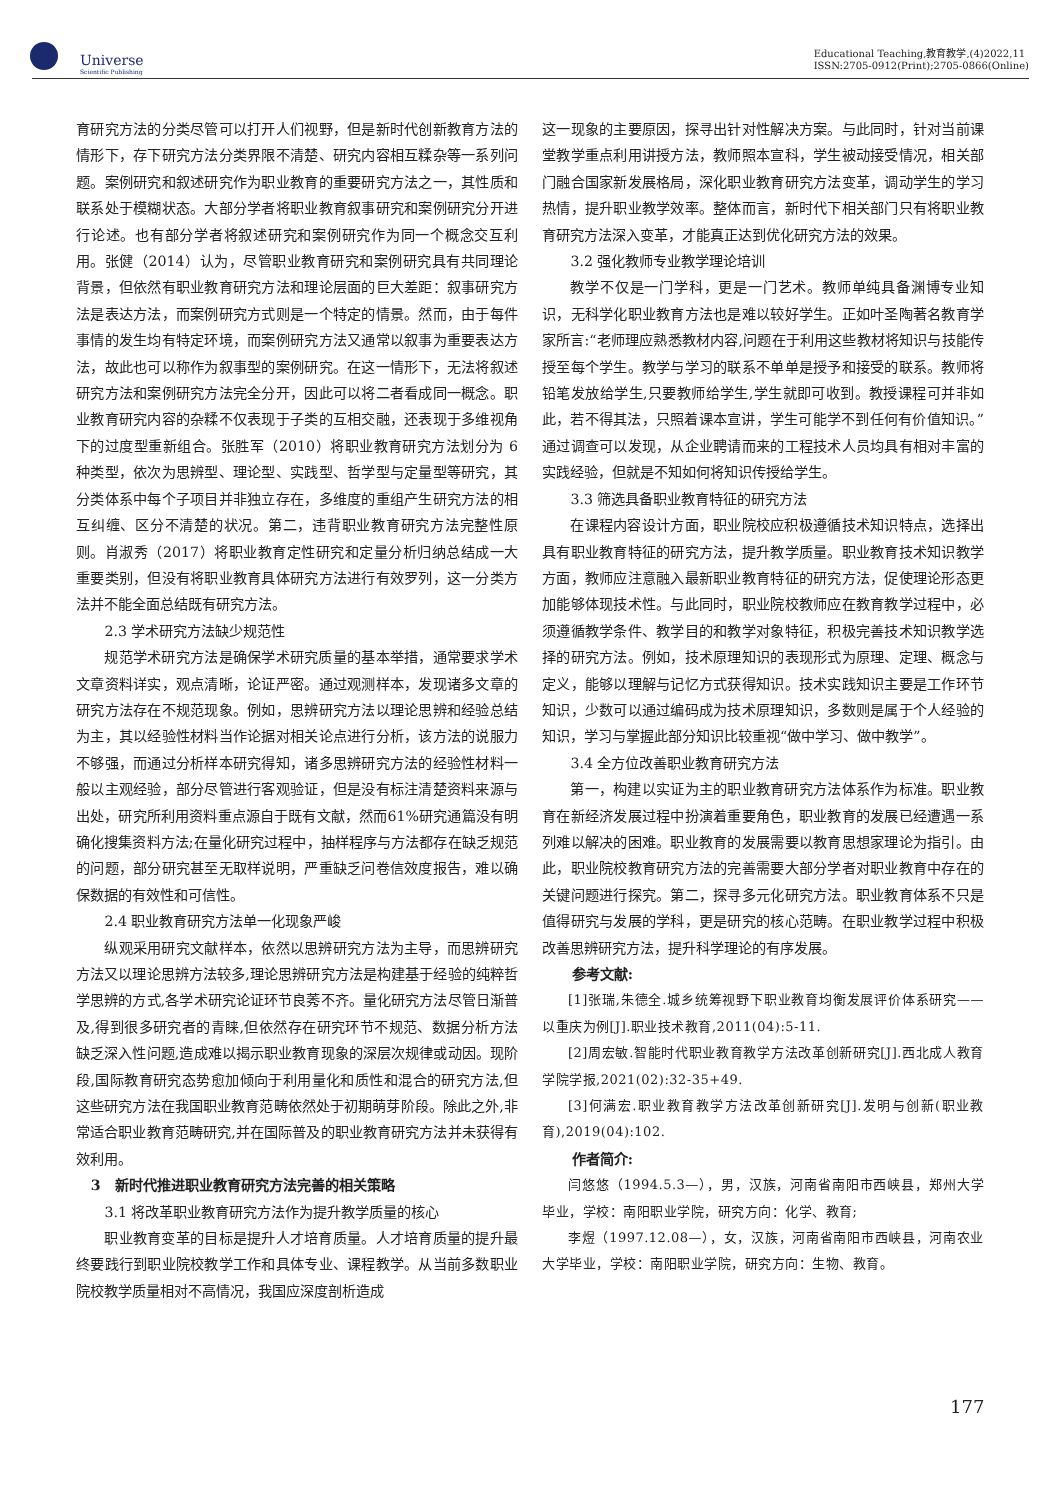Universe
Scientific Publishing
Educational Teaching,教育教学,(4)2022,11
ISSN:2705-0912(Print);2705-0866(Online)
育研究方法的分类尽管可以打开人们视野，但是新时代创新教育方法的情形下，存下研究方法分类界限不清楚、研究内容相互糅杂等一系列问题。案例研究和叙述研究作为职业教育的重要研究方法之一，其性质和联系处于模糊状态。大部分学者将职业教育叙事研究和案例研究分开进行论述。也有部分学者将叙述研究和案例研究作为同一个概念交互利用。张健（2014）认为，尽管职业教育研究和案例研究具有共同理论背景，但依然有职业教育研究方法和理论层面的巨大差距：叙事研究方法是表达方法，而案例研究方式则是一个特定的情景。然而，由于每件事情的发生均有特定环境，而案例研究方法又通常以叙事为重要表达方法，故此也可以称作为叙事型的案例研究。在这一情形下，无法将叙述研究方法和案例研究方法完全分开，因此可以将二者看成同一概念。职业教育研究内容的杂糅不仅表现于子类的互相交融，还表现于多维视角下的过度型重新组合。张胜军（2010）将职业教育研究方法划分为 6 种类型，依次为思辨型、理论型、实践型、哲学型与定量型等研究，其分类体系中每个子项目并非独立存在，多维度的重组产生研究方法的相互纠缠、区分不清楚的状况。第二，违背职业教育研究方法完整性原则。肖淑秀（2017）将职业教育定性研究和定量分析归纳总结成一大重要类别，但没有将职业教育具体研究方法进行有效罗列，这一分类方法并不能全面总结既有研究方法。
2.3 学术研究方法缺少规范性
规范学术研究方法是确保学术研究质量的基本举措，通常要求学术文章资料详实，观点清晰，论证严密。通过观测样本，发现诸多文章的研究方法存在不规范现象。例如，思辨研究方法以理论思辨和经验总结为主，其以经验性材料当作论据对相关论点进行分析，该方法的说服力不够强，而通过分析样本研究得知，诸多思辨研究方法的经验性材料一般以主观经验，部分尽管进行客观验证，但是没有标注清楚资料来源与出处，研究所利用资料重点源自于既有文献，然而61%研究通篇没有明确化搜集资料方法;在量化研究过程中，抽样程序与方法都存在缺乏规范的问题，部分研究甚至无取样说明，严重缺乏问卷信效度报告，难以确保数据的有效性和可信性。
2.4 职业教育研究方法单一化现象严峻
纵观采用研究文献样本，依然以思辨研究方法为主导，而思辨研究方法又以理论思辨方法较多,理论思辨研究方法是构建基于经验的纯粹哲学思辨的方式,各学术研究论证环节良莠不齐。量化研究方法尽管日渐普及,得到很多研究者的青睐,但依然存在研究环节不规范、数据分析方法缺乏深入性问题,造成难以揭示职业教育现象的深层次规律或动因。现阶段,国际教育研究态势愈加倾向于利用量化和质性和混合的研究方法,但这些研究方法在我国职业教育范畴依然处于初期萌芽阶段。除此之外,非常适合职业教育范畴研究,并在国际普及的职业教育研究方法并未获得有效利用。
3　新时代推进职业教育研究方法完善的相关策略
3.1 将改革职业教育研究方法作为提升教学质量的核心
职业教育变革的目标是提升人才培育质量。人才培育质量的提升最终要践行到职业院校教学工作和具体专业、课程教学。从当前多数职业院校教学质量相对不高情况，我国应深度剖析造成
这一现象的主要原因，探寻出针对性解决方案。与此同时，针对当前课堂教学重点利用讲授方法，教师照本宣科，学生被动接受情况，相关部门融合国家新发展格局，深化职业教育研究方法变革，调动学生的学习热情，提升职业教学效率。整体而言，新时代下相关部门只有将职业教育研究方法深入变革，才能真正达到优化研究方法的效果。
3.2 强化教师专业教学理论培训
教学不仅是一门学科，更是一门艺术。教师单纯具备渊博专业知识，无科学化职业教育方法也是难以较好学生。正如叶圣陶著名教育学家所言:“老师理应熟悉教材内容,问题在于利用这些教材将知识与技能传授至每个学生。教学与学习的联系不单单是授予和接受的联系。教师将铅笔发放给学生,只要教师给学生,学生就即可收到。教授课程可并非如此，若不得其法，只照着课本宣讲，学生可能学不到任何有价值知识。”通过调查可以发现，从企业聘请而来的工程技术人员均具有相对丰富的实践经验，但就是不知如何将知识传授给学生。
3.3 筛选具备职业教育特征的研究方法
在课程内容设计方面，职业院校应积极遵循技术知识特点，选择出具有职业教育特征的研究方法，提升教学质量。职业教育技术知识教学方面，教师应注意融入最新职业教育特征的研究方法，促使理论形态更加能够体现技术性。与此同时，职业院校教师应在教育教学过程中，必须遵循教学条件、教学目的和教学对象特征，积极完善技术知识教学选择的研究方法。例如，技术原理知识的表现形式为原理、定理、概念与定义，能够以理解与记忆方式获得知识。技术实践知识主要是工作环节知识，少数可以通过编码成为技术原理知识，多数则是属于个人经验的知识，学习与掌握此部分知识比较重视“做中学习、做中教学”。
3.4 全方位改善职业教育研究方法
第一，构建以实证为主的职业教育研究方法体系作为标准。职业教育在新经济发展过程中扮演着重要角色，职业教育的发展已经遭遇一系列难以解决的困难。职业教育的发展需要以教育思想家理论为指引。由此，职业院校教育研究方法的完善需要大部分学者对职业教育中存在的关键问题进行探究。第二，探寻多元化研究方法。职业教育体系不只是值得研究与发展的学科，更是研究的核心范畴。在职业教学过程中积极改善思辨研究方法，提升科学理论的有序发展。
参考文献:
[1]张瑞,朱德全.城乡统筹视野下职业教育均衡发展评价体系研究——以重庆为例[J].职业技术教育,2011(04):5-11.
[2]周宏敏.智能时代职业教育教学方法改革创新研究[J].西北成人教育学院学报,2021(02):32-35+49.
[3]何满宏.职业教育教学方法改革创新研究[J].发明与创新(职业教育),2019(04):102.
作者简介:
闫悠悠（1994.5.3—），男，汉族，河南省南阳市西峡县，郑州大学毕业，学校：南阳职业学院，研究方向：化学、教育;
李煜（1997.12.08—），女，汉族，河南省南阳市西峡县，河南农业大学毕业，学校：南阳职业学院，研究方向：生物、教育。
177